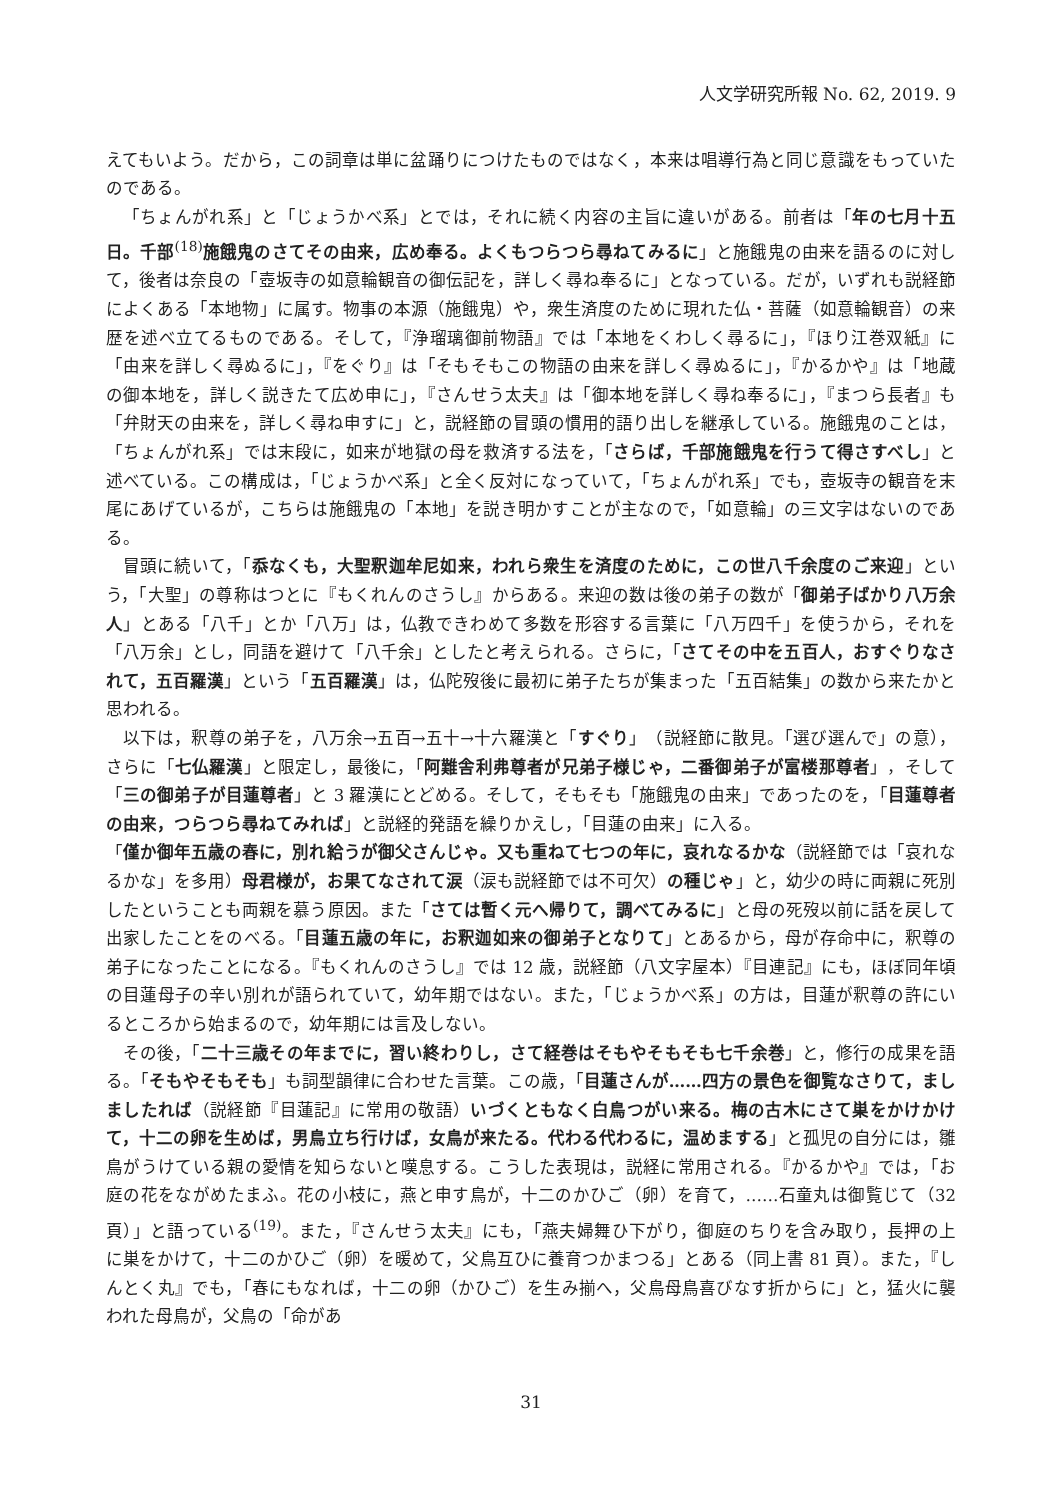人文学研究所報 No. 62, 2019. 9
えてもいよう。だから，この詞章は単に盆踊りにつけたものではなく，本来は唱導行為と同じ意識をもっていたのである。
「ちょんがれ系」と「じょうかべ系」とでは，それに続く内容の主旨に違いがある。前者は「年の七月十五日。千部<sup>(18)</sup>施餓鬼のさてその由来，広め奉る。よくもつらつら尋ねてみるに」と施餓鬼の由来を語るのに対して，後者は奈良の「壺坂寺の如意輪観音の御伝記を，詳しく尋ね奉るに」となっている。だが，いずれも説経節によくある「本地物」に属す。物事の本源（施餓鬼）や，衆生済度のために現れた仏・菩薩（如意輪観音）の来歴を述べ立てるものである。そして，『浄瑠璃御前物語』では「本地をくわしく尋るに」，『ほり江巻双紙』に「由来を詳しく尋ぬるに」，『をぐり』は「そもそもこの物語の由来を詳しく尋ぬるに」，『かるかや』は「地蔵の御本地を，詳しく説きたて広め申に」，『さんせう太夫』は「御本地を詳しく尋ね奉るに」，『まつら長者』も「弁財天の由来を，詳しく尋ね申すに」と，説経節の冒頭の慣用的語り出しを継承している。施餓鬼のことは，「ちょんがれ系」では末段に，如来が地獄の母を救済する法を，「さらば，千部施餓鬼を行うて得さすべし」と述べている。この構成は，「じょうかべ系」と全く反対になっていて，「ちょんがれ系」でも，壺坂寺の観音を末尾にあげているが，こちらは施餓鬼の「本地」を説き明かすことが主なので，「如意輪」の三文字はないのである。
冒頭に続いて，「忝なくも，大聖釈迦牟尼如来，われら衆生を済度のために，この世八千余度のご来迎」という，「大聖」の尊称はつとに『もくれんのさうし』からある。来迎の数は後の弟子の数が「御弟子ばかり八万余人」とある「八千」とか「八万」は，仏教できわめて多数を形容する言葉に「八万四千」を使うから，それを「八万余」とし，同語を避けて「八千余」としたと考えられる。さらに，「さてその中を五百人，おすぐりなされて，五百羅漢」という「五百羅漢」は，仏陀歿後に最初に弟子たちが集まった「五百結集」の数から来たかと思われる。
以下は，釈尊の弟子を，八万余→五百→五十→十六羅漢と「すぐり」（説経節に散見。「選び選んで」の意），さらに「七仏羅漢」と限定し，最後に，「阿難舎利弗尊者が兄弟子様じゃ，二番御弟子が富楼那尊者」，そして「三の御弟子が目蓮尊者」と 3 羅漢にとどめる。そして，そもそも「施餓鬼の由来」であったのを，「目蓮尊者の由来，つらつら尋ねてみれば」と説経的発語を繰りかえし，「目蓮の由来」に入る。
「僅か御年五歳の春に，別れ給うが御父さんじゃ。又も重ねて七つの年に，哀れなるかな（説経節では「哀れなるかな」を多用）母君様が，お果てなされて涙（涙も説経節では不可欠）の種じゃ」と，幼少の時に両親に死別したということも両親を慕う原因。また「さては暫く元へ帰りて，調べてみるに」と母の死歿以前に話を戻して出家したことをのべる。「目蓮五歳の年に，お釈迦如来の御弟子となりて」とあるから，母が存命中に，釈尊の弟子になったことになる。『もくれんのさうし』では 12 歳，説経節（八文字屋本）『目連記』にも，ほぼ同年頃の目蓮母子の辛い別れが語られていて，幼年期ではない。また，「じょうかべ系」の方は，目蓮が釈尊の許にいるところから始まるので，幼年期には言及しない。
その後，「二十三歳その年までに，習い終わりし，さて経巻はそもやそもそも七千余巻」と，修行の成果を語る。「そもやそもそも」も詞型韻律に合わせた言葉。この歳，「目蓮さんが……四方の景色を御覧なさりて，ましましたれば（説経節『目蓮記』に常用の敬語）いづくともなく白鳥つがい来る。梅の古木にさて巣をかけかけて，十二の卵を生めば，男鳥立ち行けば，女鳥が来たる。代わる代わるに，温めまする」と孤児の自分には，雛鳥がうけている親の愛情を知らないと嘆息する。こうした表現は，説経に常用される。『かるかや』では，「お庭の花をながめたまふ。花の小枝に，燕と申す鳥が，十二のかひご（卵）を育て，……石童丸は御覧じて（32 頁）」と語っている<sup>(19)</sup>。また，『さんせう太夫』にも，「燕夫婦舞ひ下がり，御庭のちりを含み取り，長押の上に巣をかけて，十二のかひご（卵）を暖めて，父鳥互ひに養育つかまつる」とある（同上書 81 頁）。また，『しんとく丸』でも，「春にもなれば，十二の卵（かひご）を生み揃へ，父鳥母鳥喜びなす折からに」と，猛火に襲われた母鳥が，父鳥の「命があ
31